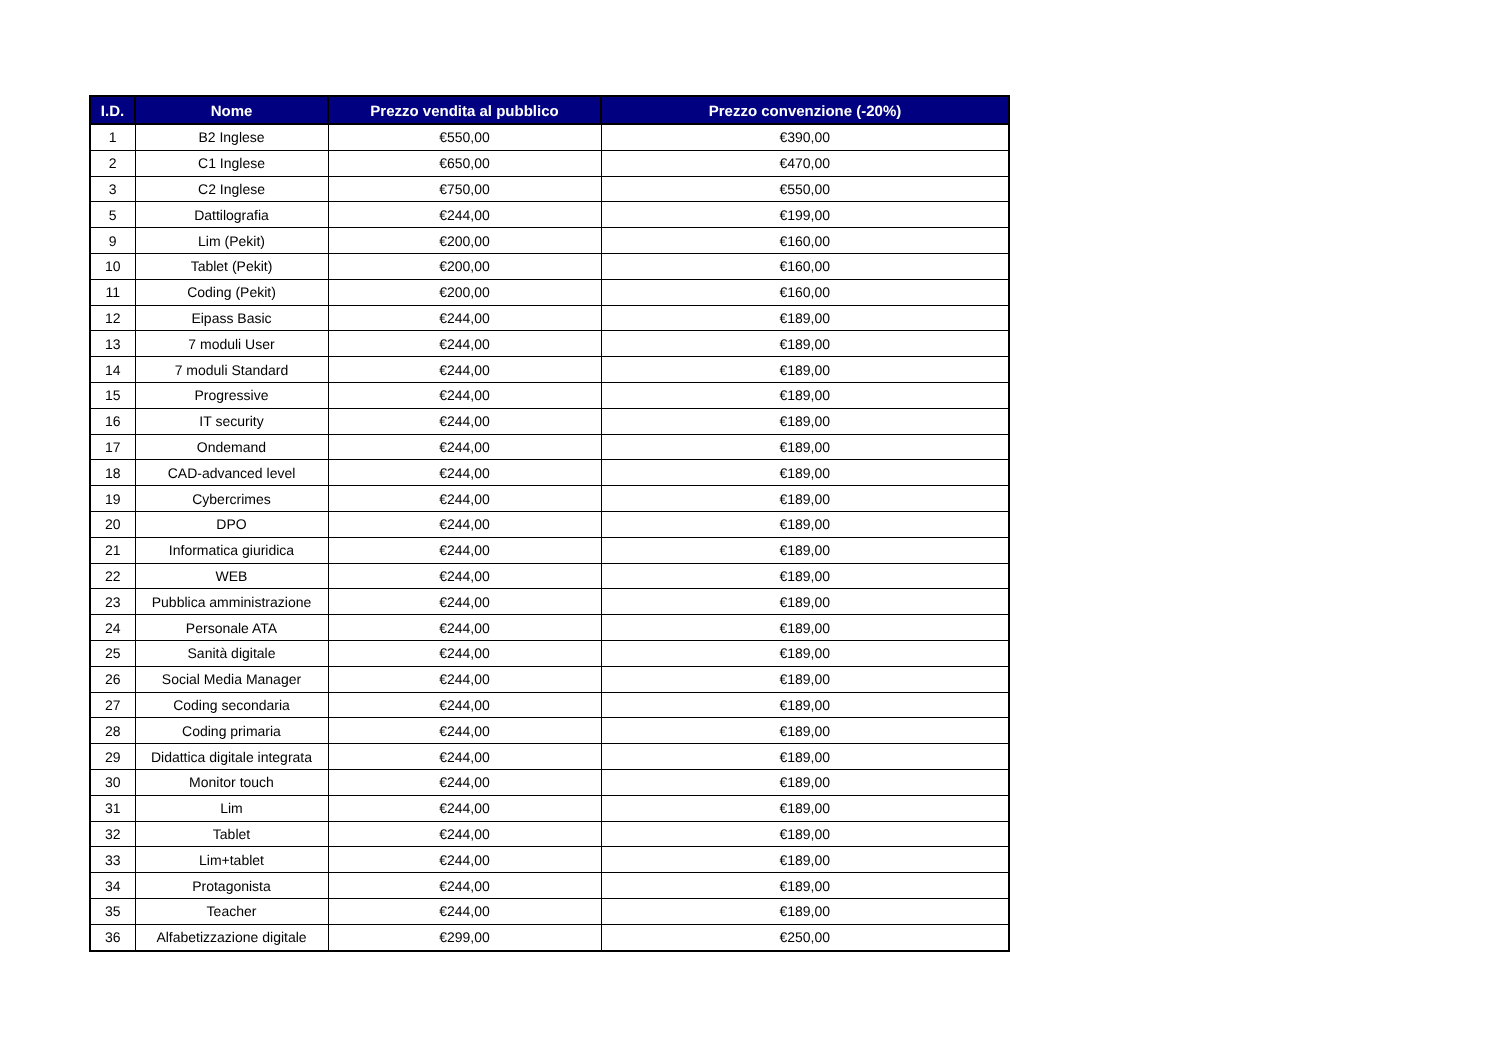| I.D. | Nome | Prezzo vendita al pubblico | Prezzo convenzione (-20%) |
| --- | --- | --- | --- |
| 1 | B2 Inglese | €550,00 | €390,00 |
| 2 | C1 Inglese | €650,00 | €470,00 |
| 3 | C2 Inglese | €750,00 | €550,00 |
| 5 | Dattilografia | €244,00 | €199,00 |
| 9 | Lim (Pekit) | €200,00 | €160,00 |
| 10 | Tablet (Pekit) | €200,00 | €160,00 |
| 11 | Coding (Pekit) | €200,00 | €160,00 |
| 12 | Eipass Basic | €244,00 | €189,00 |
| 13 | 7 moduli User | €244,00 | €189,00 |
| 14 | 7 moduli Standard | €244,00 | €189,00 |
| 15 | Progressive | €244,00 | €189,00 |
| 16 | IT security | €244,00 | €189,00 |
| 17 | Ondemand | €244,00 | €189,00 |
| 18 | CAD-advanced level | €244,00 | €189,00 |
| 19 | Cybercrimes | €244,00 | €189,00 |
| 20 | DPO | €244,00 | €189,00 |
| 21 | Informatica giuridica | €244,00 | €189,00 |
| 22 | WEB | €244,00 | €189,00 |
| 23 | Pubblica amministrazione | €244,00 | €189,00 |
| 24 | Personale ATA | €244,00 | €189,00 |
| 25 | Sanità digitale | €244,00 | €189,00 |
| 26 | Social Media Manager | €244,00 | €189,00 |
| 27 | Coding secondaria | €244,00 | €189,00 |
| 28 | Coding primaria | €244,00 | €189,00 |
| 29 | Didattica digitale integrata | €244,00 | €189,00 |
| 30 | Monitor touch | €244,00 | €189,00 |
| 31 | Lim | €244,00 | €189,00 |
| 32 | Tablet | €244,00 | €189,00 |
| 33 | Lim+tablet | €244,00 | €189,00 |
| 34 | Protagonista | €244,00 | €189,00 |
| 35 | Teacher | €244,00 | €189,00 |
| 36 | Alfabetizzazione digitale | €299,00 | €250,00 |